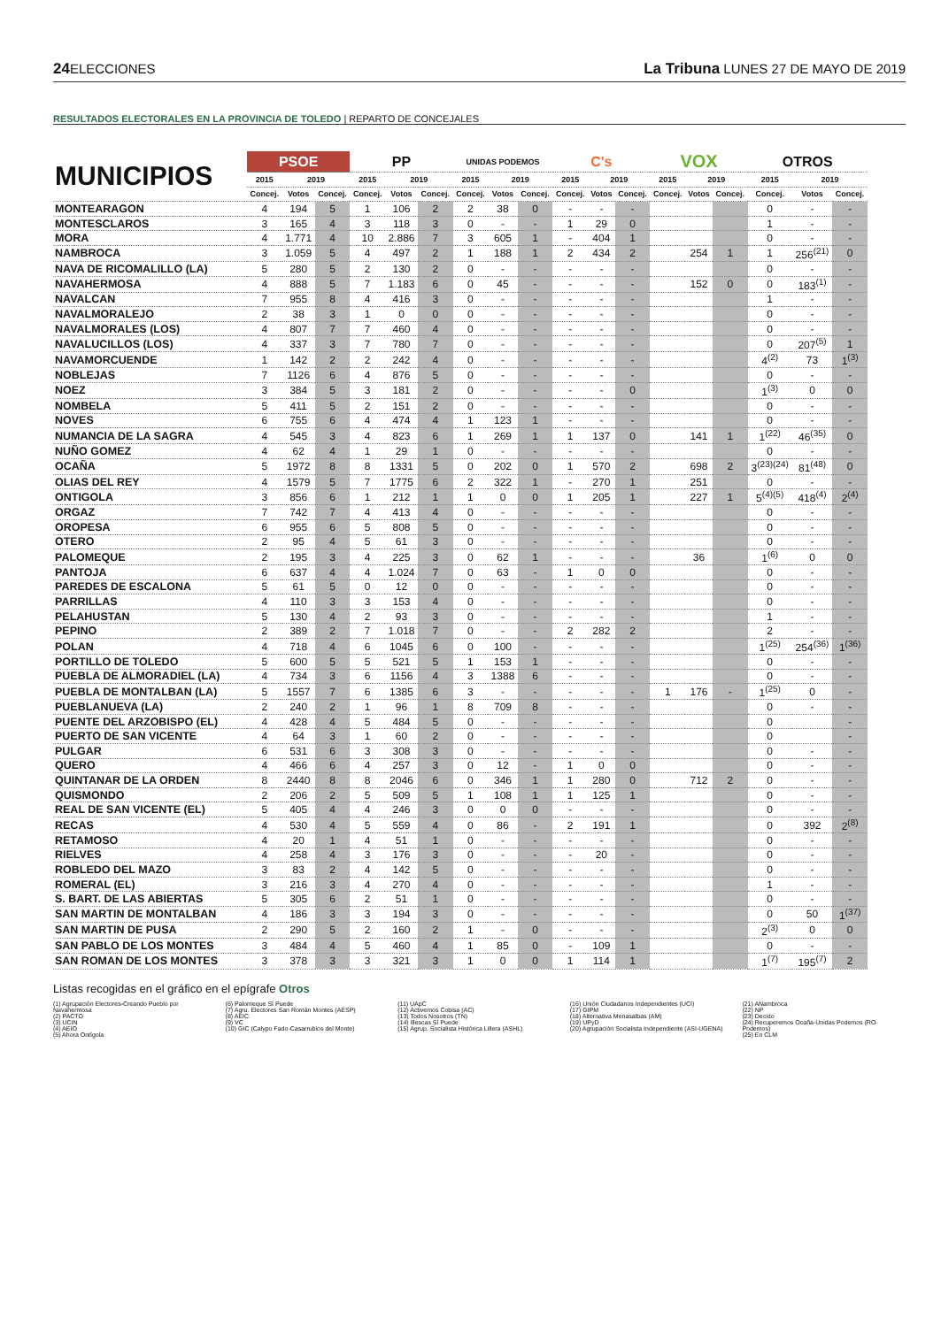24 ELECCIONES La Tribuna LUNES 27 DE MAYO DE 2019
RESULTADOS ELECTORALES EN LA PROVINCIA DE TOLEDO | REPARTO DE CONCEJALES
| MUNICIPIOS | PSOE | | | PP | | | UNIDAS PODEMOS | | | C's | | | VOX | | | OTROS | | |
| --- | --- | --- | --- | --- | --- | --- | --- | --- | --- | --- | --- | --- | --- | --- | --- | --- | --- | --- |
| | 2015 | 2019 | | 2015 | 2019 | | 2015 | 2019 | | 2015 | 2019 | | 2015 | 2019 | | 2015 | 2019 | |
| | Concej. | Votos | Concej. | Concej. | Votos | Concej. | Concej. | Votos | Concej. | Concej. | Votos | Concej. | Concej. | Votos | Concej. | Concej. | Votos | Concej. |
| MONTEARAGON | 4 | 194 | 5 | 1 | 106 | 2 | 2 | 38 | 0 | - | - | - | | | | 0 | - | - |
| MONTESCLAROS | 3 | 165 | 4 | 3 | 118 | 3 | 0 | - | - | 1 | 29 | 0 | | | | 1 | - | - |
| MORA | 4 | 1.771 | 4 | 10 | 2.886 | 7 | 3 | 605 | 1 | - | 404 | 1 | | | | 0 | - | - |
| NAMBROCA | 3 | 1.059 | 5 | 4 | 497 | 2 | 1 | 188 | 1 | 2 | 434 | 2 | | 254 | 1 | 1 | 256<sup>(21)</sup> | 0 |
| NAVA DE RICOMALILLO (LA) | 5 | 280 | 5 | 2 | 130 | 2 | 0 | - | - | - | - | - | | | | 0 | - | - |
| NAVAHERMOSA | 4 | 888 | 5 | 7 | 1.183 | 6 | 0 | 45 | - | - | - | - | | 152 | 0 | 0 | 183<sup>(1)</sup> | - |
| NAVALCAN | 7 | 955 | 8 | 4 | 416 | 3 | 0 | - | - | - | - | - | | | | 1 | - | - |
| NAVALMORALEJO | 2 | 38 | 3 | 1 | 0 | 0 | 0 | - | - | - | - | - | | | | 0 | - | - |
| NAVALMORALES (LOS) | 4 | 807 | 7 | 7 | 460 | 4 | 0 | - | - | - | - | - | | | | 0 | - | - |
| NAVALUCILLOS (LOS) | 4 | 337 | 3 | 7 | 780 | 7 | 0 | - | - | - | - | - | | | | 0 | 207<sup>(5)</sup> | 1 |
| NAVAMORCUENDE | 1 | 142 | 2 | 2 | 242 | 4 | 0 | - | - | - | - | - | | | | 4<sup>(2)</sup> | 73 | 1<sup>(3)</sup> |
| NOBLEJAS | 7 | 1126 | 6 | 4 | 876 | 5 | 0 | - | - | - | - | - | | | | 0 | - | - |
| NOEZ | 3 | 384 | 5 | 3 | 181 | 2 | 0 | - | - | - | - | 0 | | | | 1<sup>(3)</sup> | 0 | 0 |
| NOMBELA | 5 | 411 | 5 | 2 | 151 | 2 | 0 | - | - | - | - | - | | | | 0 | - | - |
| NOVES | 6 | 755 | 6 | 4 | 474 | 4 | 1 | 123 | 1 | - | - | - | | | | 0 | - | - |
| NUMANCIA DE LA SAGRA | 4 | 545 | 3 | 4 | 823 | 6 | 1 | 269 | 1 | 1 | 137 | 0 | | 141 | 1 | 1<sup>(22)</sup> | 46<sup>(35)</sup> | 0 |
| NUÑO GOMEZ | 4 | 62 | 4 | 1 | 29 | 1 | 0 | - | - | - | - | - | | | | 0 | - | - |
| OCAÑA | 5 | 1972 | 8 | 8 | 1331 | 5 | 0 | 202 | 0 | 1 | 570 | 2 | | 698 | 2 | 3<sup>(23)(24)</sup> | 81<sup>(48)</sup> | 0 |
| OLIAS DEL REY | 4 | 1579 | 5 | 7 | 1775 | 6 | 2 | 322 | 1 | - | 270 | 1 | | 251 | | 0 | - | - |
| ONTIGOLA | 3 | 856 | 6 | 1 | 212 | 1 | 1 | 0 | 0 | 1 | 205 | 1 | | 227 | 1 | 5<sup>(4)(5)</sup> | 418<sup>(4)</sup> | 2<sup>(4)</sup> |
| ORGAZ | 7 | 742 | 7 | 4 | 413 | 4 | 0 | - | - | - | - | - | | | | 0 | - | - |
| OROPESA | 6 | 955 | 6 | 5 | 808 | 5 | 0 | - | - | - | - | - | | | | 0 | - | - |
| OTERO | 2 | 95 | 4 | 5 | 61 | 3 | 0 | - | - | - | - | - | | | | 0 | - | - |
| PALOMEQUE | 2 | 195 | 3 | 4 | 225 | 3 | 0 | 62 | 1 | - | - | - | | 36 | | 1<sup>(6)</sup> | 0 | 0 |
| PANTOJA | 6 | 637 | 4 | 4 | 1.024 | 7 | 0 | 63 | - | 1 | 0 | 0 | | | | 0 | - | - |
| PAREDES DE ESCALONA | 5 | 61 | 5 | 0 | 12 | 0 | 0 | - | - | - | - | - | | | | 0 | - | - |
| PARRILLAS | 4 | 110 | 3 | 3 | 153 | 4 | 0 | - | - | - | - | - | | | | 0 | - | - |
| PELAHUSTAN | 5 | 130 | 4 | 2 | 93 | 3 | 0 | - | - | - | - | - | | | | 1 | - | - |
| PEPINO | 2 | 389 | 2 | 7 | 1.018 | 7 | 0 | - | - | 2 | 282 | 2 | | | | 2 | - | - |
| POLAN | 4 | 718 | 4 | 6 | 1045 | 6 | 0 | 100 | - | - | - | - | | | | 1<sup>(25)</sup> | 254<sup>(36)</sup> | 1<sup>(36)</sup> |
| PORTILLO DE TOLEDO | 5 | 600 | 5 | 5 | 521 | 5 | 1 | 153 | 1 | - | - | - | | | | 0 | - | - |
| PUEBLA DE ALMORADIEL (LA) | 4 | 734 | 3 | 6 | 1156 | 4 | 3 | 1388 | 6 | - | - | - | | | | 0 | - | - |
| PUEBLA DE MONTALBAN (LA) | 5 | 1557 | 7 | 6 | 1385 | 6 | 3 | - | - | - | - | - | 1 | 176 | - | 1<sup>(25)</sup> | 0 | - |
| PUEBLANUEVA (LA) | 2 | 240 | 2 | 1 | 96 | 1 | 8 | 709 | 8 | - | - | - | | | | 0 | - | - |
| PUENTE DEL ARZOBISPO (EL) | 4 | 428 | 4 | 5 | 484 | 5 | 0 | - | - | - | - | - | | | | 0 | | - |
| PUERTO DE SAN VICENTE | 4 | 64 | 3 | 1 | 60 | 2 | 0 | - | - | - | - | - | | | | 0 | | - |
| PULGAR | 6 | 531 | 6 | 3 | 308 | 3 | 0 | - | - | - | - | - | | | | 0 | - | - |
| QUERO | 4 | 466 | 6 | 4 | 257 | 3 | 0 | 12 | - | 1 | 0 | 0 | | | | 0 | - | - |
| QUINTANAR DE LA ORDEN | 8 | 2440 | 8 | 8 | 2046 | 6 | 0 | 346 | 1 | 1 | 280 | 0 | | 712 | 2 | 0 | - | - |
| QUISMONDO | 2 | 206 | 2 | 5 | 509 | 5 | 1 | 108 | 1 | 1 | 125 | 1 | | | | 0 | - | - |
| REAL DE SAN VICENTE (EL) | 5 | 405 | 4 | 4 | 246 | 3 | 0 | 0 | 0 | - | - | - | | | | 0 | - | - |
| RECAS | 4 | 530 | 4 | 5 | 559 | 4 | 0 | 86 | - | 2 | 191 | 1 | | | | 0 | 392 | 2<sup>(8)</sup> |
| RETAMOSO | 4 | 20 | 1 | 4 | 51 | 1 | 0 | - | - | - | - | - | | | | 0 | - | - |
| RIELVES | 4 | 258 | 4 | 3 | 176 | 3 | 0 | - | - | - | 20 | - | | | | 0 | - | - |
| ROBLEDO DEL MAZO | 3 | 83 | 2 | 4 | 142 | 5 | 0 | - | - | - | - | - | | | | 0 | - | - |
| ROMERAL (EL) | 3 | 216 | 3 | 4 | 270 | 4 | 0 | - | - | - | - | - | | | | 1 | - | - |
| S. BART. DE LAS ABIERTAS | 5 | 305 | 6 | 2 | 51 | 1 | 0 | - | - | - | - | - | | | | 0 | - | - |
| SAN MARTIN DE MONTALBAN | 4 | 186 | 3 | 3 | 194 | 3 | 0 | - | - | - | - | - | | | | 0 | 50 | 1<sup>(37)</sup> |
| SAN MARTIN DE PUSA | 2 | 290 | 5 | 2 | 160 | 2 | 1 | - | 0 | - | - | - | | | | 2<sup>(3)</sup> | 0 | 0 |
| SAN PABLO DE LOS MONTES | 3 | 484 | 4 | 5 | 460 | 4 | 1 | 85 | 0 | - | 109 | 1 | | | | 0 | - | - |
| SAN ROMAN DE LOS MONTES | 3 | 378 | 3 | 3 | 321 | 3 | 1 | 0 | 0 | 1 | 114 | 1 | | | | 1<sup>(7)</sup> | 195<sup>(7)</sup> | 2 |
Listas recogidas en el gráfico en el epígrafe Otros
(1) Agrupación Electores-Creando Pueblo por Navahermosa
(2) PACTO
(3) UCIN
(4) AEIO
(5) Ahora Ontígola
(6) Palomeque Sí Puede
(7) Agru. Electores San Román Montes (AESP)
(8) AEIC
(9) VC
(10) GIC (Calypo Fado-Casarrubios del Monte)
(11) UApC
(12) Activemos Cobisa (AC)
(13) Todos Nosotros (TN)
(14) Illescas Sí Puede
(15) Agrup. Socialista Histórica Lillera (ASHL)
(16) Unión Ciudadanos Independientes (UCI)
(17) GIPM
(18) Alternativa Menasalbas (AM)
(19) UPyD
(20) Agrupación Socialista Independiente (ASI-UGENA)
(21) ANambroca
(22) NP
(23) Decido
(24) Recuperemos Ocaña-Unidas Podemos (RO-Podemos)
(25) En CLM